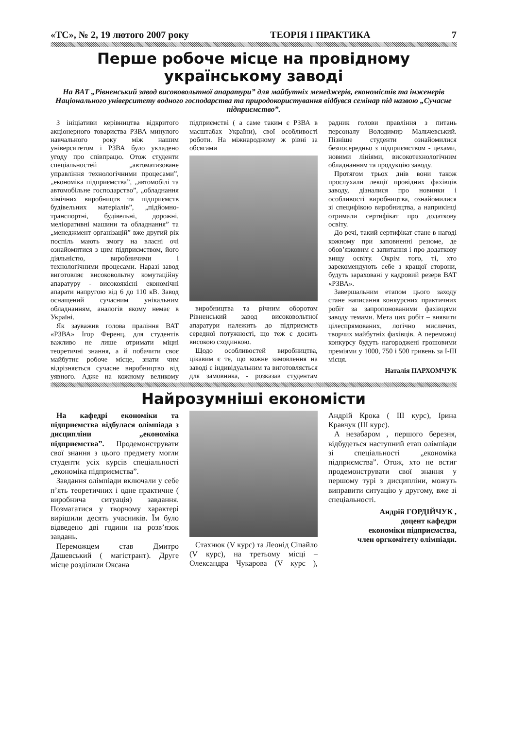«ТС», № 2, 19 лютого 2007 року ТЕОРІЯ І ПРАКТИКА 7
Перше робоче місце на провідному українському заводі
На ВАТ „Рівненський завод високовольтної апаратури” для майбутніх менеджерів, економістів та інженерів Національного університету водного господарства та природокористування відбувся семінар під назвою „Сучасне підприємство”.
З ініціативи керівництва відкритого акціонерного товариства РЗВА минулого навчального року між нашим університетом і РЗВА було укладено угоду про співпрацю. Отож студенти спеціальностей „автоматизоване управління технологічними процесами”, „економіка підприємства”, „автомобілі та автомобільне господарство”, „обладнання хімічних виробництв та підприємств будівельних матеріалів”, „підйомно-транспортні, будівельні, дорожні, меліоративні машини та обладнання” та „менеджмент організацій” вже другий рік поспіль мають змогу на власні очі ознайомитися з цим підприємством, його діяльністю, виробничими і технологічними процесами. Наразі завод виготовляє високовольтну комутаційну апаратуру - високоякісні економічні апарати напругою від 6 до 110 кВ. Завод оснащений сучасним унікальним обладнанням, аналогів якому немає в Україні.
Як зауважив голова праління ВАТ «РЗВА» Ігор Ференц, для студентів важливо не лише отримати міцні теоретичні знання, а й побачити своє майбутнє робоче місце, знати чим відрізняється сучасне виробництво від уявного. Адже на кожному великому підприємстві ( а саме таким є РЗВА в масштабах України), свої особливості роботи. На міжнародному ж рівні за обсягами
виробництва та річним оборотом Рівненський завод високовольтної апаратури належить до підприємств середної потужності, що теж є досить високою сходинкою.
Щодо особливостей виробництва, цікавим є те, що кожне замовлення на заводі є індивідуальним та виготовляється для замовника, - розказав студентам радник голови правління з питань персоналу Володимир Мальчевський. Пізніше студенти ознайомилися безпосередньо з підприємством - цехами, новими лініями, високотехнологічним обладнанням та продукцію заводу.
Протягом трьох днів вони також прослухали лекції провідних фахівців заводу, дізналися про новинки і особливості виробництва, ознайомилися зі специфікою виробництва, а наприкінці отримали сертифікат про додаткову освіту.
До речі, такий сертифікат стане в нагоді кожному при заповненні резюме, де обов’язковим є запитання і про додаткову вищу освіту. Окрім того, ті, хто зарекомендують себе з кращої сторони, будуть зараховані у кадровий резерв ВАТ «РЗВА».
Завершальним етапом цього заходу стане написання конкурсних практичних робіт за запропонованими фахівцями заводу темами. Мета цих робіт – виявити цілеспрямованих, логічно мислячих, творчих майбутніх фахівців. А переможці конкурсу будуть нагороджені грошовими преміями у 1000, 750 і 500 гривень за І-ІІІ місця.
Наталія ПАРХОМЧУК
Найрозумніші економісти
На кафедрі економіки та підприємства відбулася олімпіада з дисципліни „економіка підприємства”. Продемонструвати свої знання з цього предмету могли студенти усіх курсів спеціальності „економіка підприємства”.
Завдання олімпіади включали у себе п’ять теоретичних і одне практичне ( виробнича ситуація) завдання. Позмагатися у творчому характері вирішили десять учасників. Їм було відведено дві години на розв’язок завдань.
Переможцем став Дмитро Дашевський ( магістрант). Друге місце розділили Оксана
Стахнюк (V курс) та Леонід Сіпайло (V курс), на третьому місці – Олександра Чукарова (V курс ), Андрій Крока ( ІІІ курс), Ірина Кравчук (ІІІ курс).
А незабаром , першого березня, відбудеться наступний етап олімпіади зі спеціальності „економіка підприємства”. Отож, хто не встиг продемонструвати свої знання у першому турі з дисципліни, можуть виправити ситуацію у другому, вже зі спеціальності.
Андрій ГОРДІЙЧУК ,
доцент кафедри
економіки підприємства,
член оргкомітету олімпіади.